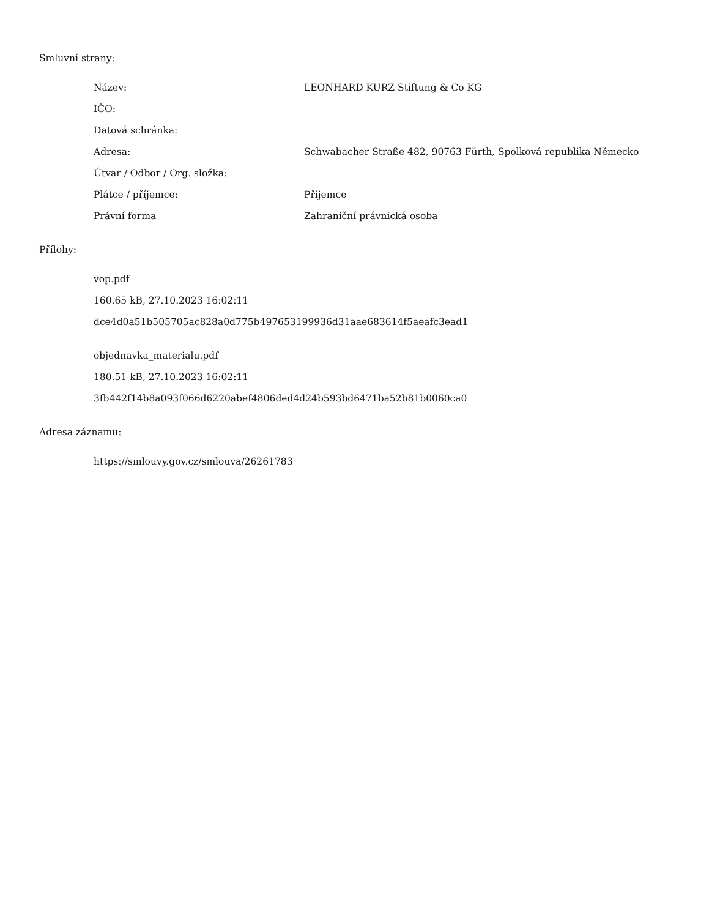Smluvní strany:
| Název: | LEONHARD KURZ Stiftung & Co KG |
| IČO: | |
| Datová schránka: | |
| Adresa: | Schwabacher Straße 482, 90763 Fürth, Spolková republika Německo |
| Útvar / Odbor / Org. složka: | |
| Plátce / příjemce: | Příjemce |
| Právní forma | Zahraniční právnická osoba |
Přílohy:
vop.pdf
160.65 kB, 27.10.2023 16:02:11
dce4d0a51b505705ac828a0d775b497653199936d31aae683614f5aeafc3ead1
objednavka_materialu.pdf
180.51 kB, 27.10.2023 16:02:11
3fb442f14b8a093f066d6220abef4806ded4d24b593bd6471ba52b81b0060ca0
Adresa záznamu:
https://smlouvy.gov.cz/smlouva/26261783